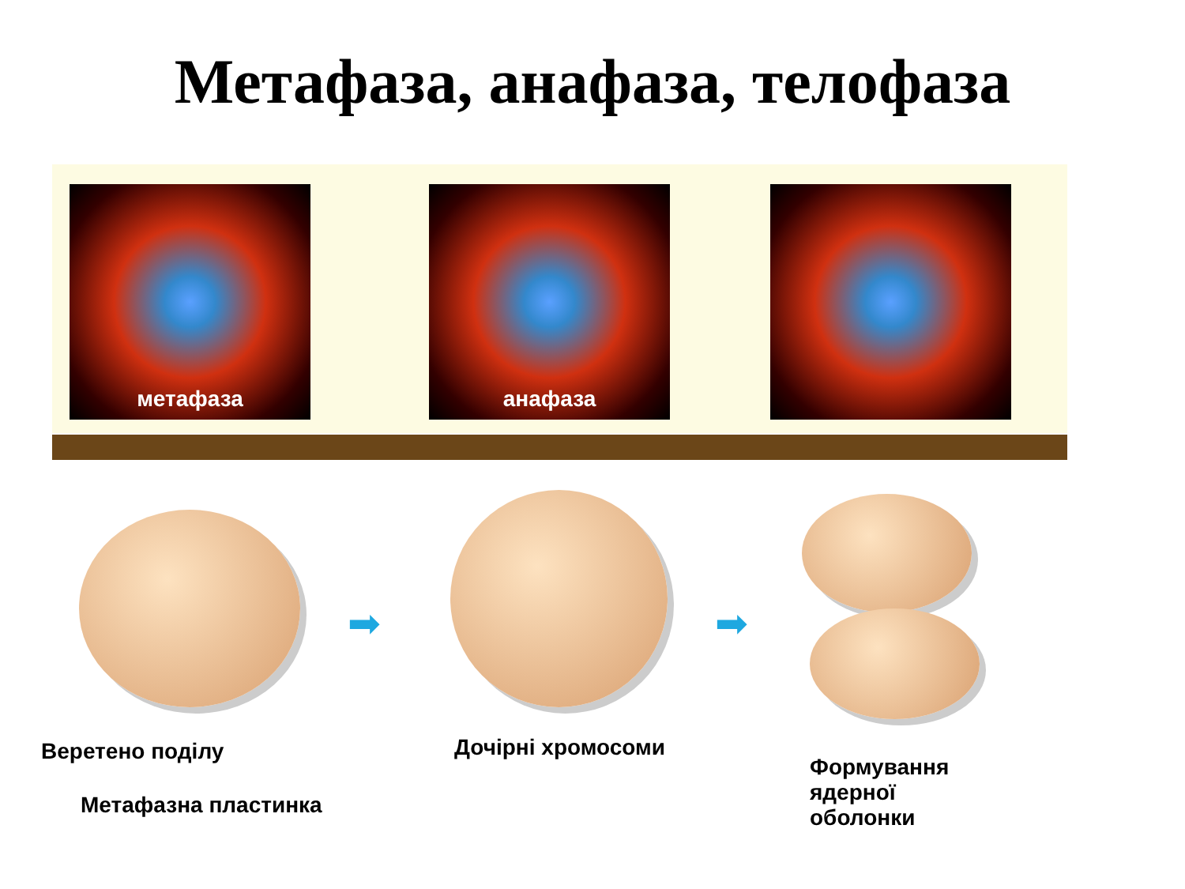Метафаза, анафаза, телофаза
метафаза анафаза
➡ ➡
Веретено поділу Дочірні хромосоми
Метафазна пластинка
Формування
ядерної
оболонки